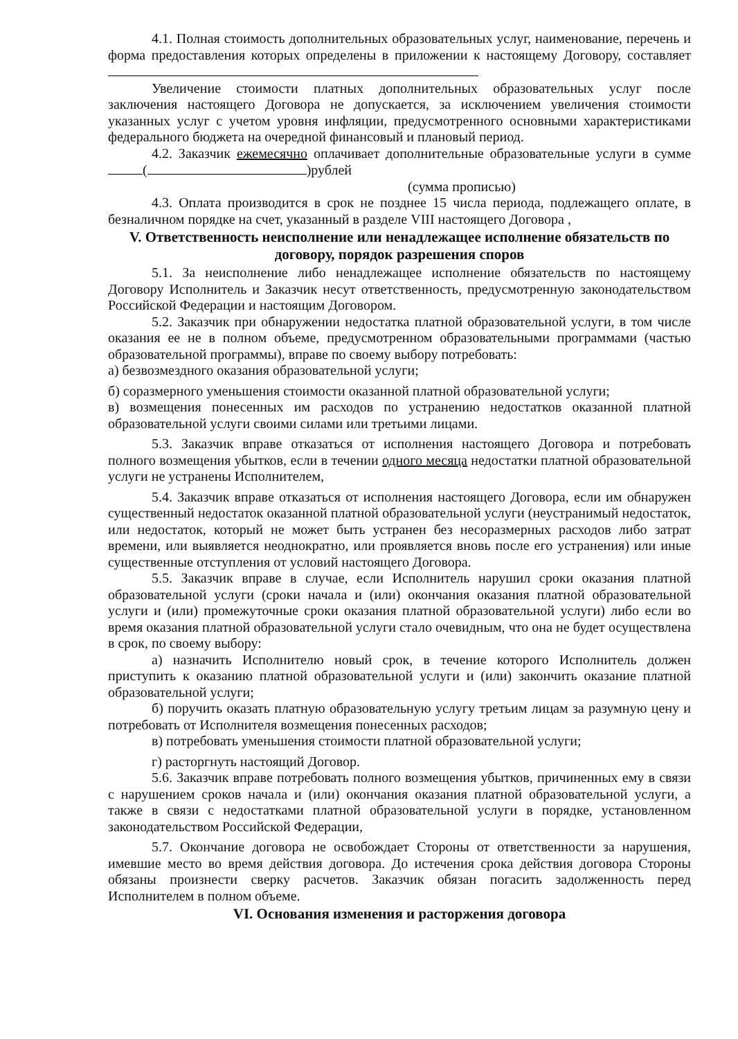4.1. Полная стоимость дополнительных образовательных услуг, наименование, перечень и форма предоставления которых определены в приложении к настоящему Договору, составляет
Увеличение стоимости платных дополнительных образовательных услуг после заключения настоящего Договора не допускается, за исключением увеличения стоимости указанных услуг с учетом уровня инфляции, предусмотренного основными характеристиками федерального бюджета на очередной финансовый и плановый период.
4.2. Заказчик ежемесячно оплачивает дополнительные образовательные услуги в сумме ( )рублей
(сумма прописью)
4.3. Оплата производится в срок не позднее 15 числа периода, подлежащего оплате, в безналичном порядке на счет, указанный в разделе VIII настоящего Договора ,
V. Ответственность неисполнение или ненадлежащее исполнение обязательств по договору, порядок разрешения споров
5.1. За неисполнение либо ненадлежащее исполнение обязательств по настоящему Договору Исполнитель и Заказчик несут ответственность, предусмотренную законодательством Российской Федерации и настоящим Договором.
5.2. Заказчик при обнаружении недостатка платной образовательной услуги, в том числе оказания ее не в полном объеме, предусмотренном образовательными программами (частью образовательной программы), вправе по своему выбору потребовать:
а) безвозмездного оказания образовательной услуги;
б) соразмерного уменьшения стоимости оказанной платной образовательной услуги;
в) возмещения понесенных им расходов по устранению недостатков оказанной платной образовательной услуги своими силами или третьими лицами.
5.3. Заказчик вправе отказаться от исполнения настоящего Договора и потребовать полного возмещения убытков, если в течении одного месяца недостатки платной образовательной услуги не устранены Исполнителем,
5.4. Заказчик вправе отказаться от исполнения настоящего Договора, если им обнаружен существенный недостаток оказанной платной образовательной услуги (неустранимый недостаток, или недостаток, который не может быть устранен без несоразмерных расходов либо затрат времени, или выявляется неоднократно, или проявляется вновь после его устранения) или иные существенные отступления от условий настоящего Договора.
5.5. Заказчик вправе в случае, если Исполнитель нарушил сроки оказания платной образовательной услуги (сроки начала и (или) окончания оказания платной образовательной услуги и (или) промежуточные сроки оказания платной образовательной услуги) либо если во время оказания платной образовательной услуги стало очевидным, что она не будет осуществлена в срок, по своему выбору:
а) назначить Исполнителю новый срок, в течение которого Исполнитель должен приступить к оказанию платной образовательной услуги и (или) закончить оказание платной образовательной услуги;
б) поручить оказать платную образовательную услугу третьим лицам за разумную цену и потребовать от Исполнителя возмещения понесенных расходов;
в) потребовать уменьшения стоимости платной образовательной услуги;
г) расторгнуть настоящий Договор.
5.6. Заказчик вправе потребовать полного возмещения убытков, причиненных ему в связи с нарушением сроков начала и (или) окончания оказания платной образовательной услуги, а также в связи с недостатками платной образовательной услуги в порядке, установленном законодательством Российской Федерации,
5.7. Окончание договора не освобождает Стороны от ответственности за нарушения, имевшие место во время действия договора. До истечения срока действия договора Стороны обязаны произнести сверку расчетов. Заказчик обязан погасить задолженность перед Исполнителем в полном объеме.
VI. Основания изменения и расторжения договора